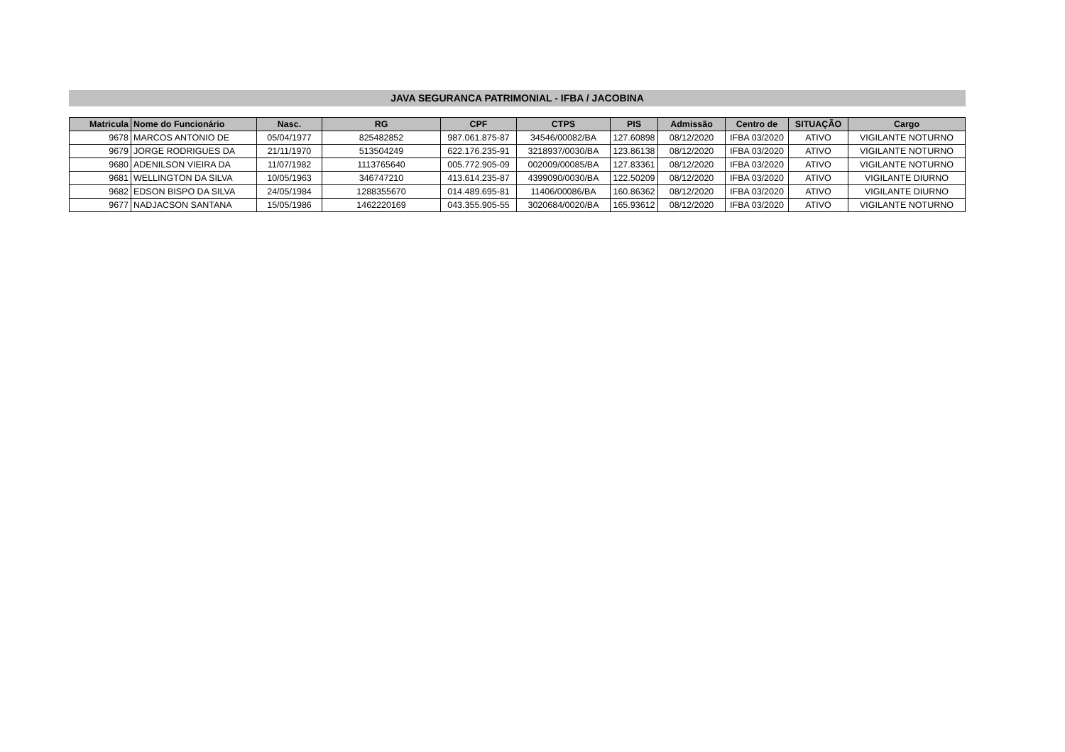JAVA SEGURANCA PATRIMONIAL - IFBA / JACOBINA
| Matricula | Nome do Funcionário | Nasc. | RG | CPF | CTPS | PIS | Admissão | Centro de | SITUAÇÃO | Cargo |
| --- | --- | --- | --- | --- | --- | --- | --- | --- | --- | --- |
| 9678 | MARCOS ANTONIO DE | 05/04/1977 | 825482852 | 987.061.875-87 | 34546/00082/BA | 127.60898 | 08/12/2020 | IFBA 03/2020 | ATIVO | VIGILANTE NOTURNO |
| 9679 | JORGE RODRIGUES DA | 21/11/1970 | 513504249 | 622.176.235-91 | 3218937/0030/BA | 123.86138 | 08/12/2020 | IFBA 03/2020 | ATIVO | VIGILANTE NOTURNO |
| 9680 | ADENILSON VIEIRA DA | 11/07/1982 | 1113765640 | 005.772.905-09 | 002009/00085/BA | 127.83361 | 08/12/2020 | IFBA 03/2020 | ATIVO | VIGILANTE NOTURNO |
| 9681 | WELLINGTON DA SILVA | 10/05/1963 | 346747210 | 413.614.235-87 | 4399090/0030/BA | 122.50209 | 08/12/2020 | IFBA 03/2020 | ATIVO | VIGILANTE DIURNO |
| 9682 | EDSON BISPO DA SILVA | 24/05/1984 | 1288355670 | 014.489.695-81 | 11406/00086/BA | 160.86362 | 08/12/2020 | IFBA 03/2020 | ATIVO | VIGILANTE DIURNO |
| 9677 | NADJACSON SANTANA | 15/05/1986 | 1462220169 | 043.355.905-55 | 3020684/0020/BA | 165.93612 | 08/12/2020 | IFBA 03/2020 | ATIVO | VIGILANTE NOTURNO |